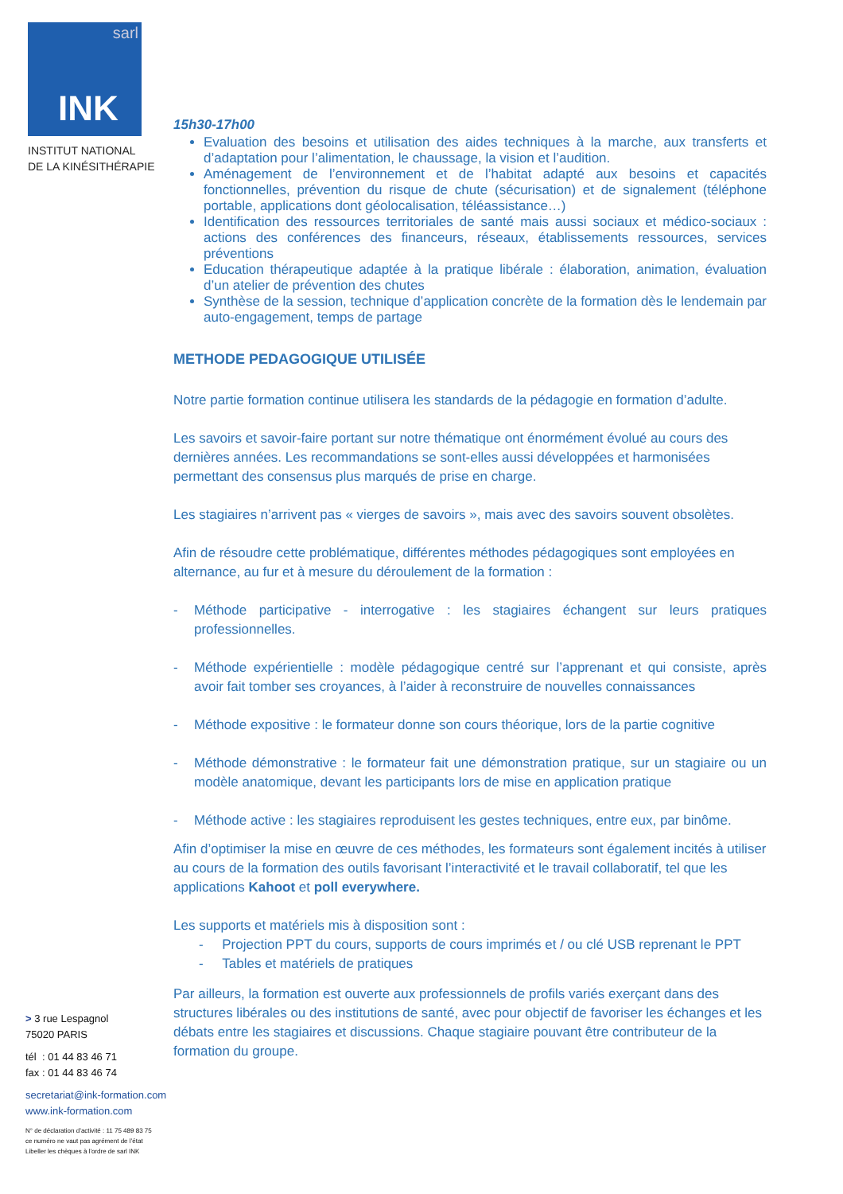sarl
INK
INSTITUT NATIONAL
DE LA KINÉSITHÉRAPIE
15h30-17h00
Evaluation des besoins et utilisation des aides techniques à la marche, aux transferts et d’adaptation pour l’alimentation, le chaussage, la vision et l’audition.
Aménagement de l’environnement et de l’habitat adapté aux besoins et capacités fonctionnelles, prévention du risque de chute (sécurisation) et de signalement (téléphone portable, applications dont géolocalisation, téléassistance…)
Identification des ressources territoriales de santé mais aussi sociaux et médico-sociaux : actions des conférences des financeurs, réseaux, établissements ressources, services préventions
Education thérapeutique adaptée à la pratique libérale : élaboration, animation, évaluation d’un atelier de prévention des chutes
Synthèse de la session, technique d’application concrète de la formation dès le lendemain par auto-engagement, temps de partage
METHODE PEDAGOGIQUE UTILISÉE
Notre partie formation continue utilisera les standards de la pédagogie en formation d’adulte.
Les savoirs et savoir-faire portant sur notre thématique ont énormément évolué au cours des dernières années. Les recommandations se sont-elles aussi développées et harmonisées permettant des consensus plus marqués de prise en charge.
Les stagiaires n’arrivent pas « vierges de savoirs », mais avec des savoirs souvent obsolètes.
Afin de résoudre cette problématique, différentes méthodes pédagogiques sont employées en alternance, au fur et à mesure du déroulement de la formation :
- Méthode participative - interrogative : les stagiaires échangent sur leurs pratiques professionnelles.
- Méthode expérientielle : modèle pédagogique centré sur l’apprenant et qui consiste, après avoir fait tomber ses croyances, à l’aider à reconstruire de nouvelles connaissances
- Méthode expositive : le formateur donne son cours théorique, lors de la partie cognitive
- Méthode démonstrative : le formateur fait une démonstration pratique, sur un stagiaire ou un modèle anatomique, devant les participants lors de mise en application pratique
- Méthode active : les stagiaires reproduisent les gestes techniques, entre eux, par binôme.
Afin d’optimiser la mise en œuvre de ces méthodes, les formateurs sont également incités à utiliser au cours de la formation des outils favorisant l’interactivité et le travail collaboratif, tel que les applications Kahoot et poll everywhere.
Les supports et matériels mis à disposition sont :
- Projection PPT du cours, supports de cours imprimés et / ou clé USB reprenant le PPT
- Tables et matériels de pratiques
Par ailleurs, la formation est ouverte aux professionnels de profils variés exerçant dans des structures libérales ou des institutions de santé, avec pour objectif de favoriser les échanges et les débats entre les stagiaires et discussions. Chaque stagiaire pouvant être contributeur de la formation du groupe.
> 3 rue Lespagnol
75020 PARIS
tél : 01 44 83 46 71
fax : 01 44 83 46 74
secretariat@ink-formation.com
www.ink-formation.com
N° de déclaration d’activité : 11 75 489 83 75
ce numéro ne vaut pas agrément de l’état
Libeller les chèques à l'ordre de sarl INK